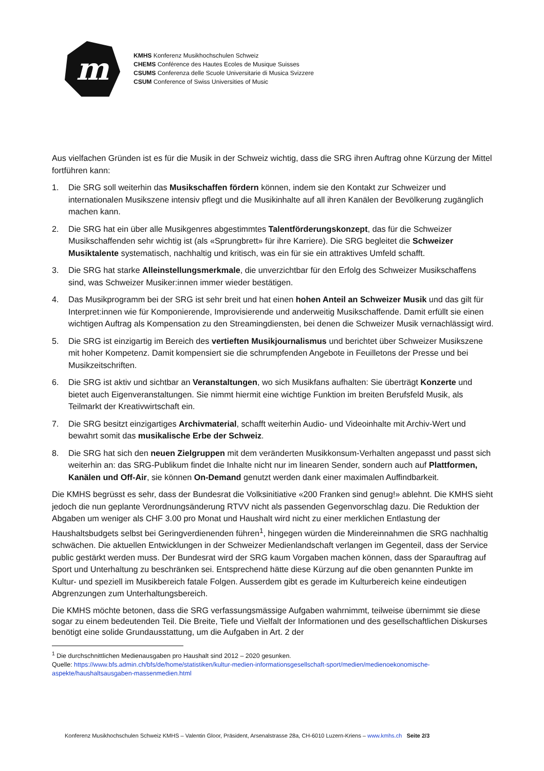m
KMHS Konferenz Musikhochschulen Schweiz
CHEMS Conférence des Hautes Ecoles de Musique Suisses
CSUMS Conferenza delle Scuole Universitarie di Musica Svizzere
CSUM Conference of Swiss Universities of Music
Aus vielfachen Gründen ist es für die Musik in der Schweiz wichtig, dass die SRG ihren Auftrag ohne Kürzung der Mittel fortführen kann:
1. Die SRG soll weiterhin das Musikschaffen fördern können, indem sie den Kontakt zur Schweizer und internationalen Musikszene intensiv pflegt und die Musikinhalte auf all ihren Kanälen der Bevölkerung zugänglich machen kann.
2. Die SRG hat ein über alle Musikgenres abgestimmtes Talentförderungskonzept, das für die Schweizer Musikschaffenden sehr wichtig ist (als «Sprungbrett» für ihre Karriere). Die SRG begleitet die Schweizer Musiktalente systematisch, nachhaltig und kritisch, was ein für sie ein attraktives Umfeld schafft.
3. Die SRG hat starke Alleinstellungsmerkmale, die unverzichtbar für den Erfolg des Schweizer Musikschaffens sind, was Schweizer Musiker:innen immer wieder bestätigen.
4. Das Musikprogramm bei der SRG ist sehr breit und hat einen hohen Anteil an Schweizer Musik und das gilt für Interpret:innen wie für Komponierende, Improvisierende und anderweitig Musikschaffende. Damit erfüllt sie einen wichtigen Auftrag als Kompensation zu den Streamingdiensten, bei denen die Schweizer Musik vernachlässigt wird.
5. Die SRG ist einzigartig im Bereich des vertieften Musikjournalismus und berichtet über Schweizer Musikszene mit hoher Kompetenz. Damit kompensiert sie die schrumpfenden Angebote in Feuilletons der Presse und bei Musikzeitschriften.
6. Die SRG ist aktiv und sichtbar an Veranstaltungen, wo sich Musikfans aufhalten: Sie überträgt Konzerte und bietet auch Eigenveranstaltungen. Sie nimmt hiermit eine wichtige Funktion im breiten Berufsfeld Musik, als Teilmarkt der Kreativwirtschaft ein.
7. Die SRG besitzt einzigartiges Archivmaterial, schafft weiterhin Audio- und Videoinhalte mit Archiv-Wert und bewahrt somit das musikalische Erbe der Schweiz.
8. Die SRG hat sich den neuen Zielgruppen mit dem veränderten Musikkonsum-Verhalten angepasst und passt sich weiterhin an: das SRG-Publikum findet die Inhalte nicht nur im linearen Sender, sondern auch auf Plattformen, Kanälen und Off-Air, sie können On-Demand genutzt werden dank einer maximalen Auffindbarkeit.
Die KMHS begrüsst es sehr, dass der Bundesrat die Volksinitiative «200 Franken sind genug!» ablehnt. Die KMHS sieht jedoch die nun geplante Verordnungsänderung RTVV nicht als passenden Gegenvorschlag dazu. Die Reduktion der Abgaben um weniger als CHF 3.00 pro Monat und Haushalt wird nicht zu einer merklichen Entlastung der Haushaltsbudgets selbst bei Geringverdienenden führen<sup>1</sup>, hingegen würden die Mindereinnahmen die SRG nachhaltig schwächen. Die aktuellen Entwicklungen in der Schweizer Medienlandschaft verlangen im Gegenteil, dass der Service public gestärkt werden muss. Der Bundesrat wird der SRG kaum Vorgaben machen können, dass der Sparauftrag auf Sport und Unterhaltung zu beschränken sei. Entsprechend hätte diese Kürzung auf die oben genannten Punkte im Kultur- und speziell im Musikbereich fatale Folgen. Ausserdem gibt es gerade im Kulturbereich keine eindeutigen Abgrenzungen zum Unterhaltungsbereich.
Die KMHS möchte betonen, dass die SRG verfassungsmässige Aufgaben wahrnimmt, teilweise übernimmt sie diese sogar zu einem bedeutenden Teil. Die Breite, Tiefe und Vielfalt der Informationen und des gesellschaftlichen Diskurses benötigt eine solide Grundausstattung, um die Aufgaben in Art. 2 der
<sup>1</sup> Die durchschnittlichen Medienausgaben pro Haushalt sind 2012 – 2020 gesunken.
Quelle: https://www.bfs.admin.ch/bfs/de/home/statistiken/kultur-medien-informationsgesellschaft-sport/medien/medienoekonomische-aspekte/haushaltsausgaben-massenmedien.html
Konferenz Musikhochschulen Schweiz KMHS – Valentin Gloor, Präsident, Arsenalstrasse 28a, CH-6010 Luzern-Kriens – www.kmhs.ch Seite 2/3